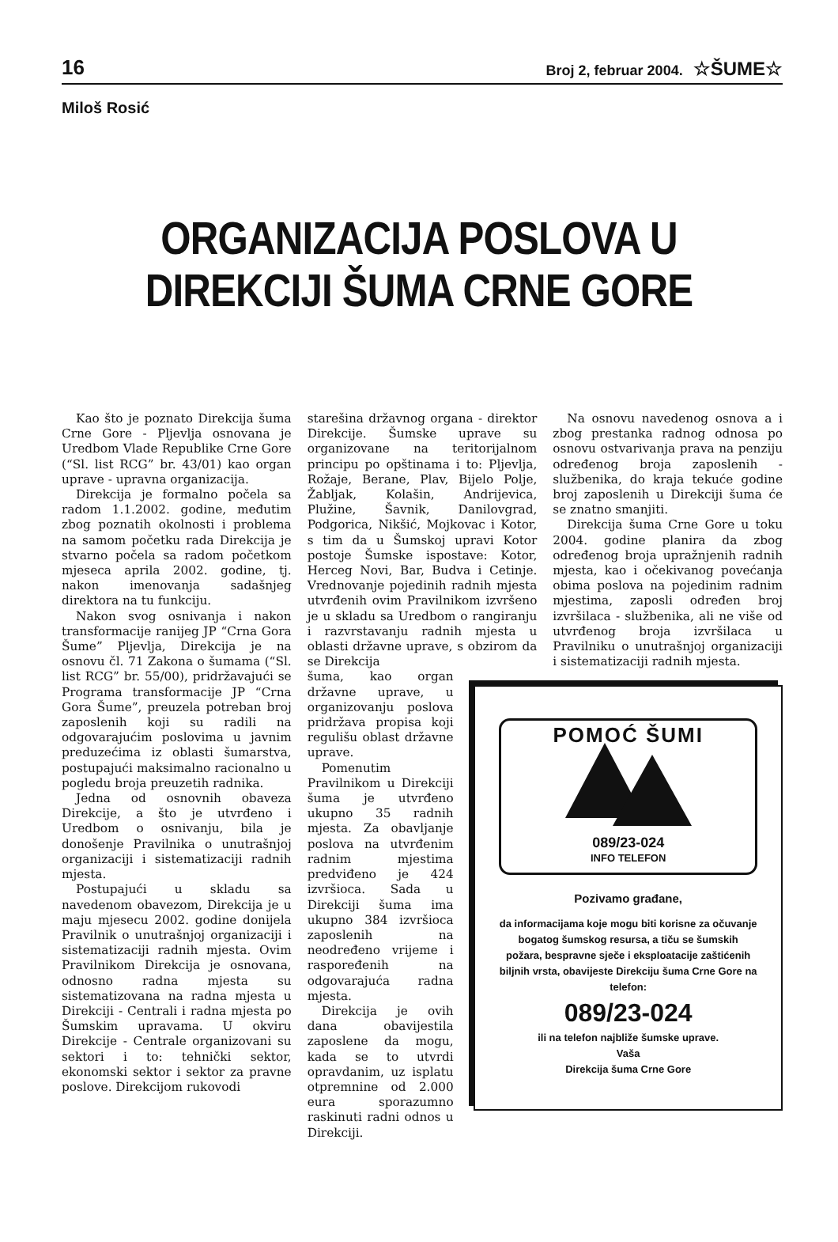16 Broj 2, februar 2004. ☆ŠUME☆
Miloš Rosić
ORGANIZACIJA POSLOVA U
DIREKCIJI ŠUMA CRNE GORE
Kao što je poznato Direkcija šuma Crne Gore - Pljevlja osnovana je Uredbom Vlade Republike Crne Gore (“Sl. list RCG” br. 43/01) kao organ uprave - upravna organizacija.
Direkcija je formalno počela sa radom 1.1.2002. godine, međutim zbog poznatih okolnosti i problema na samom početku rada Direkcija je stvarno počela sa radom početkom mjeseca aprila 2002. godine, tj. nakon imenovanja sadašnjeg direktora na tu funkciju.
Nakon svog osnivanja i nakon transformacije ranijeg JP “Crna Gora Šume” Pljevlja, Direkcija je na osnovu čl. 71 Zakona o šumama (“Sl. list RCG” br. 55/00), pridržavajući se Programa transformacije JP “Crna Gora Šume”, preuzela potreban broj zaposlenih koji su radili na odgovarajućim poslovima u javnim preduzećima iz oblasti šumarstva, postupajući maksimalno racionalno u pogledu broja preuzetih radnika.
Jedna od osnovnih obaveza Direkcije, a što je utvrđeno i Uredbom o osnivanju, bila je donošenje Pravilnika o unutrašnjoj organizaciji i sistematizaciji radnih mjesta.
Postupajući u skladu sa navedenom obavezom, Direkcija je u maju mjesecu 2002. godine donijela Pravilnik o unutrašnjoj organizaciji i sistematizaciji radnih mjesta. Ovim Pravilnikom Direkcija je osnovana, odnosno radna mjesta su sistematizovana na radna mjesta u Direkciji - Centrali i radna mjesta po Šumskim upravama. U okviru Direkcije - Centrale organizovani su sektori i to: tehnički sektor, ekonomski sektor i sektor za pravne poslove. Direkcijom rukovodi
starešina državnog organa - direktor Direkcije. Šumske uprave su organizovane na teritorijalnom principu po opštinama i to: Pljevlja, Rožaje, Berane, Plav, Bijelo Polje, Žabljak, Kolašin, Andrijevica, Plužine, Šavnik, Danilovgrad, Podgorica, Nikšić, Mojkovac i Kotor, s tim da u Šumskoj upravi Kotor postoje Šumske ispostave: Kotor, Herceg Novi, Bar, Budva i Cetinje. Vrednovanje pojedinih radnih mjesta utvrđenih ovim Pravilnikom izvršeno je u skladu sa Uredbom o rangiranju i razvrstavanju radnih mjesta u oblasti državne uprave, s obzirom da se Direkcija
šuma, kao organ državne uprave, u organizovanju poslova pridržava propisa koji regulišu oblast državne uprave.
Pomenutim Pravilnikom u Direkciji šuma je utvrđeno ukupno 35 radnih mjesta. Za obavljanje poslova na utvrđenim radnim mjestima predviđeno je 424 izvršioca. Sada u Direkciji šuma ima ukupno 384 izvršioca zaposlenih na neodređeno vrijeme i raspoređenih na odgovarajuća radna mjesta.
Direkcija je ovih dana obavijestila zaposlene da mogu, kada se to utvrdi opravdanim, uz isplatu otpremnine od 2.000 eura sporazumno raskinuti radni odnos u Direkciji.
Na osnovu navedenog osnova a i zbog prestanka radnog odnosa po osnovu ostvarivanja prava na penziju određenog broja zaposlenih - službenika, do kraja tekuće godine broj zaposlenih u Direkciji šuma će se znatno smanjiti.
Direkcija šuma Crne Gore u toku 2004. godine planira da zbog određenog broja upražnjenih radnih mjesta, kao i očekivanog povećanja obima poslova na pojedinim radnim mjestima, zaposli određen broj izvršilaca - službenika, ali ne više od utvrđenog broja izvršilaca u Pravilniku o unutrašnjoj organizaciji i sistematizaciji radnih mjesta.
POMOĆ ŠUMI
089/23-024
INFO TELEFON
Pozivamo građane,
da informacijama koje mogu biti korisne za očuvanje bogatog šumskog resursa, a tiču se šumskih požara, bespravne sječe i eksploatacije zaštićenih biljnih vrsta, obavijeste Direkciju šuma Crne Gore na telefon:
089/23-024
ili na telefon najbliže šumske uprave.
Vaša
Direkcija šuma Crne Gore